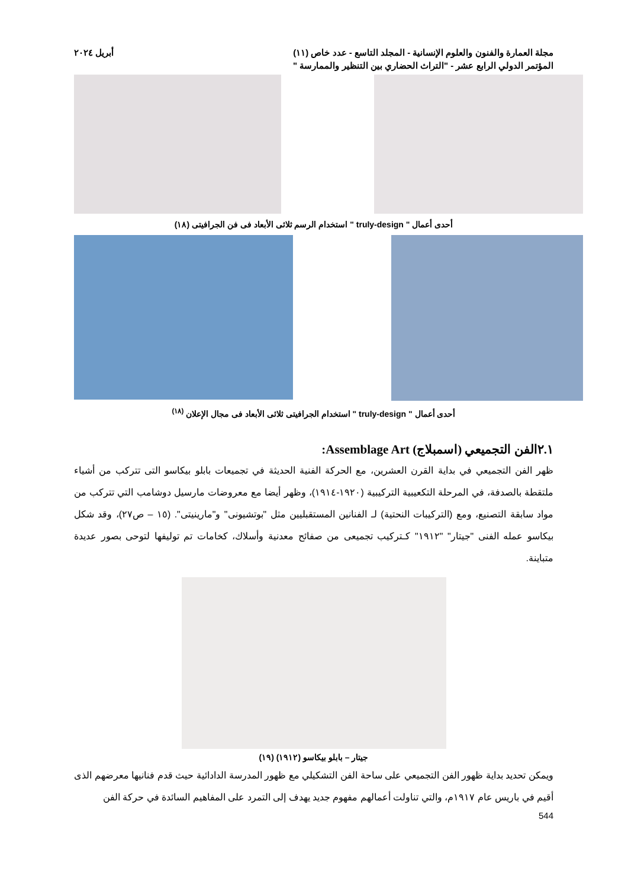مجلة العمارة والفنون والعلوم الإنسانية - المجلد التاسع - عدد خاص (١١) أبريل ٢٠٢٤
المؤتمر الدولي الرابع عشر - "التراث الحضاري بين التنظير والممارسة "
أحدى أعمال " truly-design " استخدام الرسم ثلاثى الأبعاد فى فن الجرافيتى (١٨)
أحدى أعمال " truly-design " استخدام الجرافيتى ثلاثى الأبعاد فى مجال الإعلان <sup>(١٨)</sup>
٢.١الفن التجميعي (اسمبلاج) Assemblage Art:
ظهر الفن التجميعي في بداية القرن العشرين، مع الحركة الفنية الحديثة في تجميعات بابلو بيكاسو التى تتركب من أشياء ملتقطة بالصدفة، في المرحلة التكعيبية التركيبية (١٩٢٠-١٩١٤)، وظهر أيضا مع معروضات مارسيل دوشامب التي تتركب من مواد سابقة التصنيع، ومع (التركيبات النحتية) لـ الفنانين المستقبليين مثل "بوتشيونى" و"مارينيتى". (١٥ – ص٢٧)، وقد شكل بيكاسو عمله الفنى "جيتار" "١٩١٢" كـتركيب تجميعى من صفائح معدنية وأسلاك، كخامات تم توليفها لتوحى بصور عديدة متباينة.
جيتار – بابلو بيكاسو (١٩١٢) (١٩)
ويمكن تحديد بداية ظهور الفن التجميعي على ساحة الفن التشكيلي مع ظهور المدرسة الدادائية حيث قدم فنانيها معرضهم الذى أقيم في باريس عام ١٩١٧م، والتي تناولت أعمالهم مفهوم جديد يهدف إلى التمرد على المفاهيم السائدة في حركة الفن
544